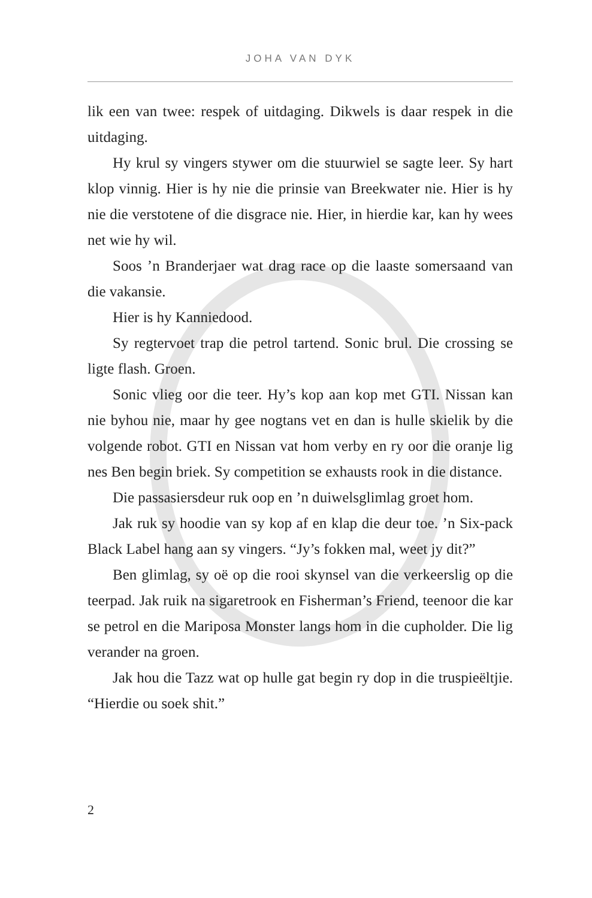JOHA VAN DYK
lik een van twee: respek of uitdaging. Dikwels is daar respek in die uitdaging.
Hy krul sy vingers stywer om die stuurwiel se sagte leer. Sy hart klop vinnig. Hier is hy nie die prinsie van Breekwater nie. Hier is hy nie die verstotene of die disgrace nie. Hier, in hierdie kar, kan hy wees net wie hy wil.
Soos ’n Branderjaer wat drag race op die laaste somersaand van die vakansie.
Hier is hy Kanniedood.
Sy regtervoet trap die petrol tartend. Sonic brul. Die crossing se ligte flash. Groen.
Sonic vlieg oor die teer. Hy’s kop aan kop met GTI. Nissan kan nie byhou nie, maar hy gee nogtans vet en dan is hulle skielik by die volgende robot. GTI en Nissan vat hom verby en ry oor die oranje lig nes Ben begin briek. Sy competition se exhausts rook in die distance.
Die passasiersdeur ruk oop en ’n duiwelsglimlag groet hom.
Jak ruk sy hoodie van sy kop af en klap die deur toe. ’n Six-pack Black Label hang aan sy vingers. “Jy’s fokken mal, weet jy dit?”
Ben glimlag, sy oë op die rooi skynsel van die verkeerslig op die teerpad. Jak ruik na sigaretrook en Fisherman’s Friend, teenoor die kar se petrol en die Mariposa Monster langs hom in die cupholder. Die lig verander na groen.
Jak hou die Tazz wat op hulle gat begin ry dop in die truspieëltjie. “Hierdie ou soek shit.”
2